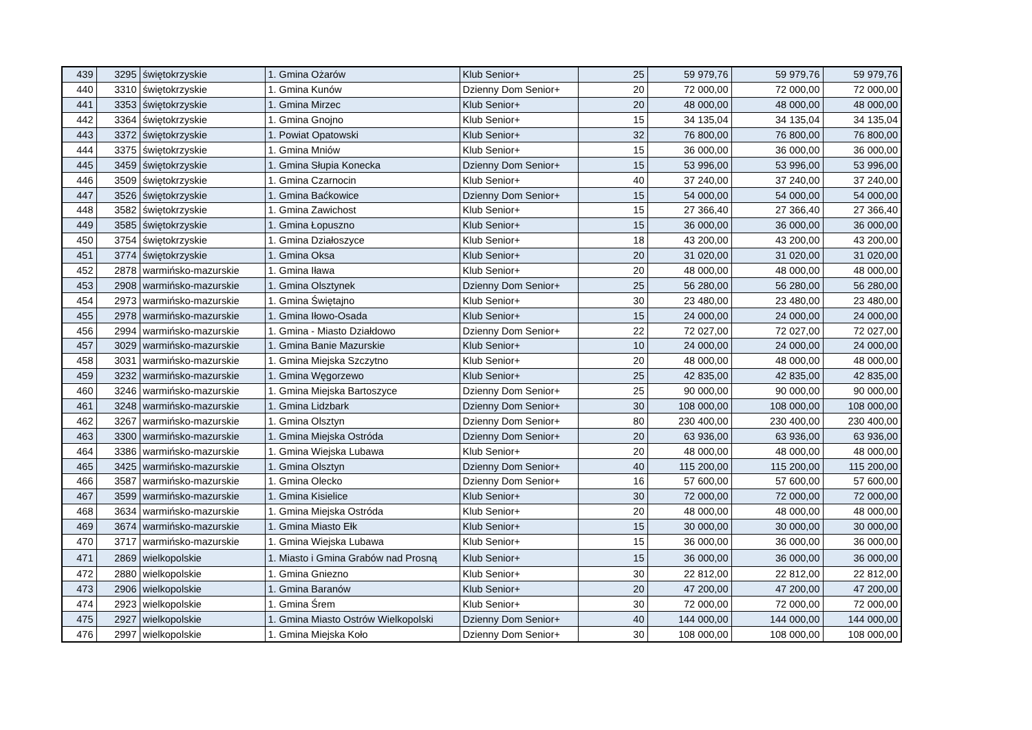| 439 | 3295 | świętokrzyskie | 1. Gmina Ożarów | Klub Senior+ | 25 | 59 979,76 | 59 979,76 | 59 979,76 |
| 440 | 3310 | świętokrzyskie | 1. Gmina Kunów | Dzienny Dom Senior+ | 20 | 72 000,00 | 72 000,00 | 72 000,00 |
| 441 | 3353 | świętokrzyskie | 1. Gmina Mirzec | Klub Senior+ | 20 | 48 000,00 | 48 000,00 | 48 000,00 |
| 442 | 3364 | świętokrzyskie | 1. Gmina Gnojno | Klub Senior+ | 15 | 34 135,04 | 34 135,04 | 34 135,04 |
| 443 | 3372 | świętokrzyskie | 1. Powiat Opatowski | Klub Senior+ | 32 | 76 800,00 | 76 800,00 | 76 800,00 |
| 444 | 3375 | świętokrzyskie | 1. Gmina Mniów | Klub Senior+ | 15 | 36 000,00 | 36 000,00 | 36 000,00 |
| 445 | 3459 | świętokrzyskie | 1. Gmina Słupia Konecka | Dzienny Dom Senior+ | 15 | 53 996,00 | 53 996,00 | 53 996,00 |
| 446 | 3509 | świętokrzyskie | 1. Gmina Czarnocin | Klub Senior+ | 40 | 37 240,00 | 37 240,00 | 37 240,00 |
| 447 | 3526 | świętokrzyskie | 1. Gmina Baćkowice | Dzienny Dom Senior+ | 15 | 54 000,00 | 54 000,00 | 54 000,00 |
| 448 | 3582 | świętokrzyskie | 1. Gmina Zawichost | Klub Senior+ | 15 | 27 366,40 | 27 366,40 | 27 366,40 |
| 449 | 3585 | świętokrzyskie | 1. Gmina Łopuszno | Klub Senior+ | 15 | 36 000,00 | 36 000,00 | 36 000,00 |
| 450 | 3754 | świętokrzyskie | 1. Gmina Działoszyce | Klub Senior+ | 18 | 43 200,00 | 43 200,00 | 43 200,00 |
| 451 | 3774 | świętokrzyskie | 1. Gmina Oksa | Klub Senior+ | 20 | 31 020,00 | 31 020,00 | 31 020,00 |
| 452 | 2878 | warmińsko-mazurskie | 1. Gmina Iława | Klub Senior+ | 20 | 48 000,00 | 48 000,00 | 48 000,00 |
| 453 | 2908 | warmińsko-mazurskie | 1. Gmina Olsztynek | Dzienny Dom Senior+ | 25 | 56 280,00 | 56 280,00 | 56 280,00 |
| 454 | 2973 | warmińsko-mazurskie | 1. Gmina Świętajno | Klub Senior+ | 30 | 23 480,00 | 23 480,00 | 23 480,00 |
| 455 | 2978 | warmińsko-mazurskie | 1. Gmina Iłowo-Osada | Klub Senior+ | 15 | 24 000,00 | 24 000,00 | 24 000,00 |
| 456 | 2994 | warmińsko-mazurskie | 1. Gmina - Miasto Działdowo | Dzienny Dom Senior+ | 22 | 72 027,00 | 72 027,00 | 72 027,00 |
| 457 | 3029 | warmińsko-mazurskie | 1. Gmina Banie Mazurskie | Klub Senior+ | 10 | 24 000,00 | 24 000,00 | 24 000,00 |
| 458 | 3031 | warmińsko-mazurskie | 1. Gmina Miejska Szczytno | Klub Senior+ | 20 | 48 000,00 | 48 000,00 | 48 000,00 |
| 459 | 3232 | warmińsko-mazurskie | 1. Gmina Węgorzewo | Klub Senior+ | 25 | 42 835,00 | 42 835,00 | 42 835,00 |
| 460 | 3246 | warmińsko-mazurskie | 1. Gmina Miejska Bartoszyce | Dzienny Dom Senior+ | 25 | 90 000,00 | 90 000,00 | 90 000,00 |
| 461 | 3248 | warmińsko-mazurskie | 1. Gmina Lidzbark | Dzienny Dom Senior+ | 30 | 108 000,00 | 108 000,00 | 108 000,00 |
| 462 | 3267 | warmińsko-mazurskie | 1. Gmina Olsztyn | Dzienny Dom Senior+ | 80 | 230 400,00 | 230 400,00 | 230 400,00 |
| 463 | 3300 | warmińsko-mazurskie | 1. Gmina Miejska Ostróda | Dzienny Dom Senior+ | 20 | 63 936,00 | 63 936,00 | 63 936,00 |
| 464 | 3386 | warmińsko-mazurskie | 1. Gmina Wiejska Lubawa | Klub Senior+ | 20 | 48 000,00 | 48 000,00 | 48 000,00 |
| 465 | 3425 | warmińsko-mazurskie | 1. Gmina Olsztyn | Dzienny Dom Senior+ | 40 | 115 200,00 | 115 200,00 | 115 200,00 |
| 466 | 3587 | warmińsko-mazurskie | 1. Gmina Olecko | Dzienny Dom Senior+ | 16 | 57 600,00 | 57 600,00 | 57 600,00 |
| 467 | 3599 | warmińsko-mazurskie | 1. Gmina Kisielice | Klub Senior+ | 30 | 72 000,00 | 72 000,00 | 72 000,00 |
| 468 | 3634 | warmińsko-mazurskie | 1. Gmina Miejska Ostróda | Klub Senior+ | 20 | 48 000,00 | 48 000,00 | 48 000,00 |
| 469 | 3674 | warmińsko-mazurskie | 1. Gmina Miasto Ełk | Klub Senior+ | 15 | 30 000,00 | 30 000,00 | 30 000,00 |
| 470 | 3717 | warmińsko-mazurskie | 1. Gmina Wiejska Lubawa | Klub Senior+ | 15 | 36 000,00 | 36 000,00 | 36 000,00 |
| 471 | 2869 | wielkopolskie | 1. Miasto i Gmina Grabów nad Prosną | Klub Senior+ | 15 | 36 000,00 | 36 000,00 | 36 000,00 |
| 472 | 2880 | wielkopolskie | 1. Gmina Gniezno | Klub Senior+ | 30 | 22 812,00 | 22 812,00 | 22 812,00 |
| 473 | 2906 | wielkopolskie | 1. Gmina Baranów | Klub Senior+ | 20 | 47 200,00 | 47 200,00 | 47 200,00 |
| 474 | 2923 | wielkopolskie | 1. Gmina Śrem | Klub Senior+ | 30 | 72 000,00 | 72 000,00 | 72 000,00 |
| 475 | 2927 | wielkopolskie | 1. Gmina Miasto Ostrów Wielkopolski | Dzienny Dom Senior+ | 40 | 144 000,00 | 144 000,00 | 144 000,00 |
| 476 | 2997 | wielkopolskie | 1. Gmina Miejska Koło | Dzienny Dom Senior+ | 30 | 108 000,00 | 108 000,00 | 108 000,00 |